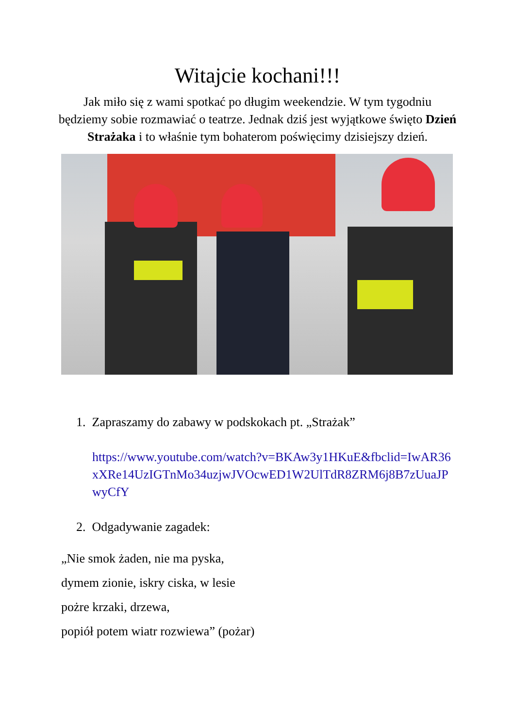Witajcie kochani!!!
Jak miło się z wami spotkać po długim weekendzie. W tym tygodniu będziemy sobie rozmawiać o teatrze. Jednak dziś jest wyjątkowe święto Dzień Strażaka i to właśnie tym bohaterom poświęcimy dzisiejszy dzień.
1. Zapraszamy do zabawy w podskokach pt. „Strażak”
https://www.youtube.com/watch?v=BKAw3y1HKuE&fbclid=IwAR36xXRe14UzIGTnMo34uzjwJVOcwED1W2UlTdR8ZRM6j8B7zUuaJPwyCfY
2. Odgadywanie zagadek:
„Nie smok żaden, nie ma pyska,
dymem zionie, iskry ciska, w lesie
pożre krzaki, drzewa,
popiół potem wiatr rozwiewa” (pożar)